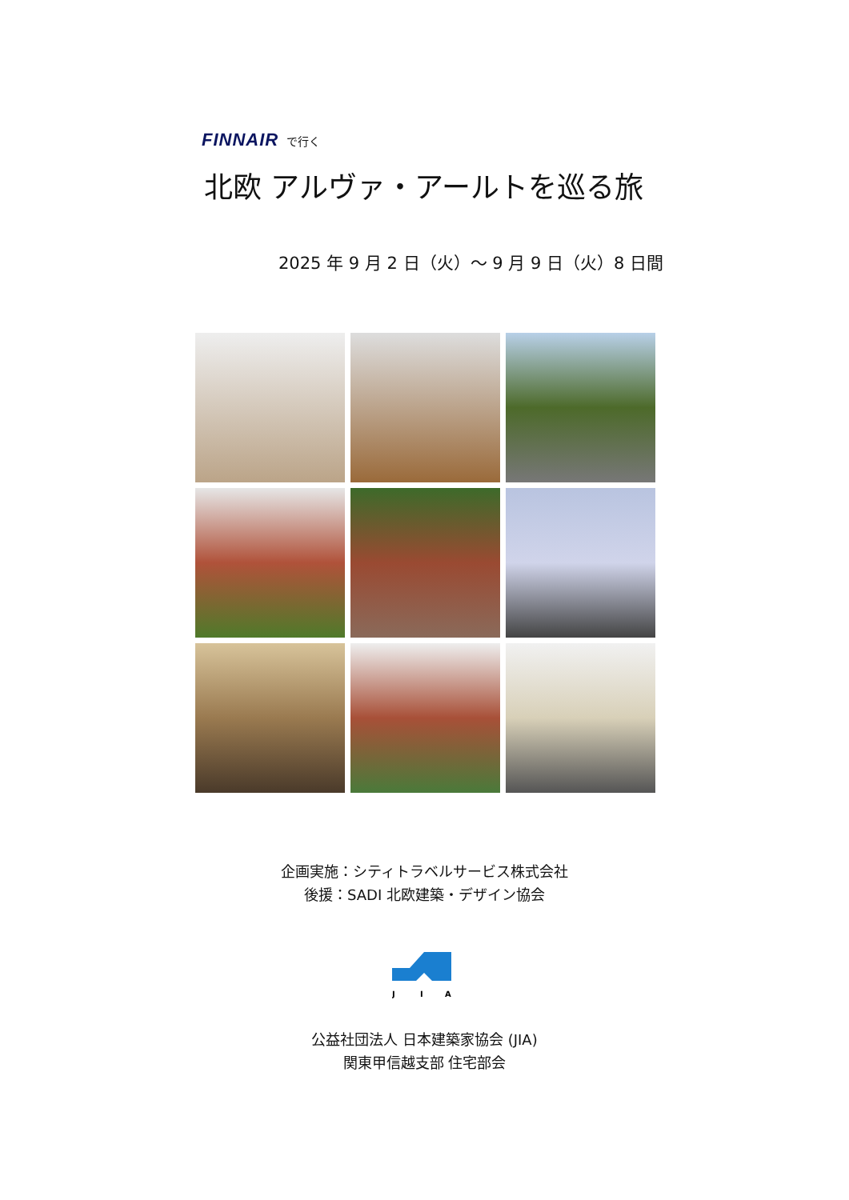FINNAIR で行く
北欧 アルヴァ・アールトを巡る旅
2025 年 9 月 2 日（火）～ 9 月 9 日（火）8 日間
企画実施：シティトラベルサービス株式会社
後援：SADI 北欧建築・デザイン協会
J
I
A
公益社団法人 日本建築家協会 (JIA)
関東甲信越支部 住宅部会